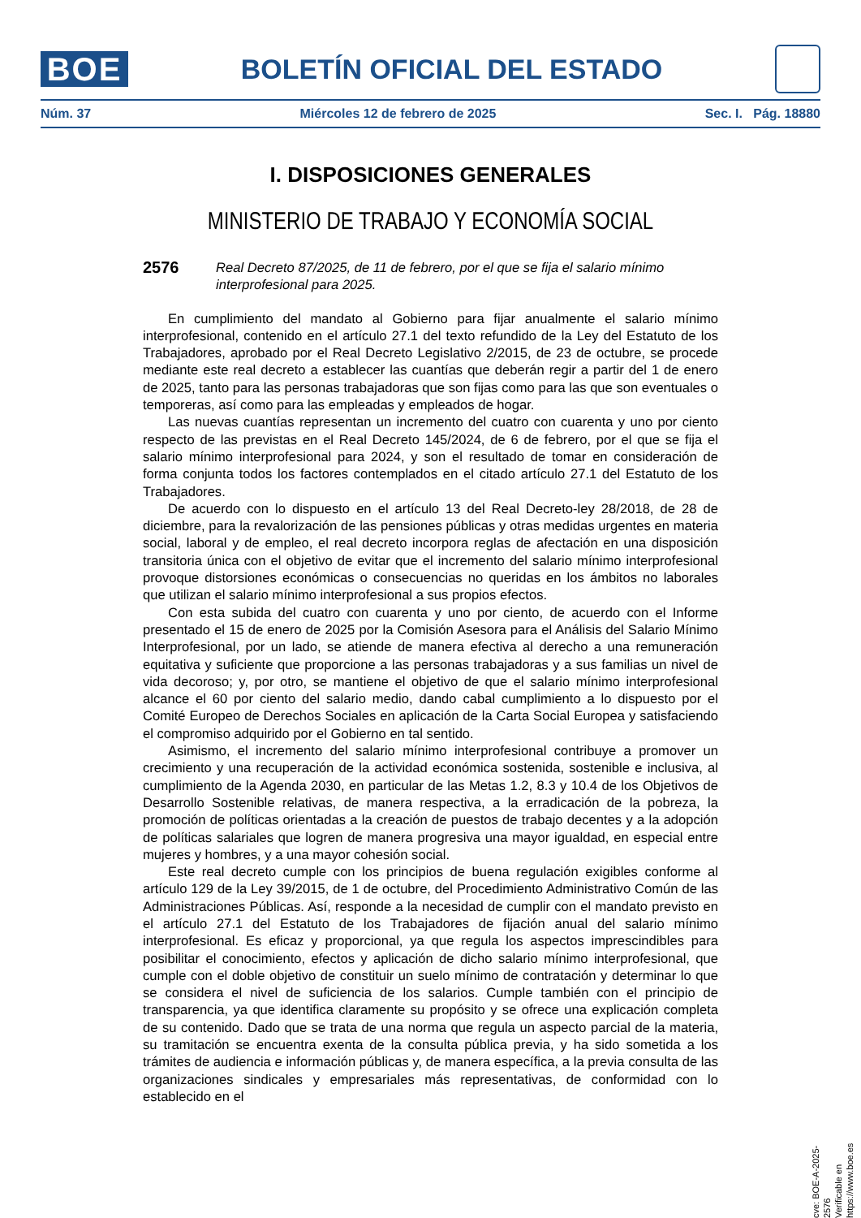BOE
BOLETÍN OFICIAL DEL ESTADO
Núm. 37 Miércoles 12 de febrero de 2025 Sec. I. Pág. 18880
I. DISPOSICIONES GENERALES
MINISTERIO DE TRABAJO Y ECONOMÍA SOCIAL
2576
Real Decreto 87/2025, de 11 de febrero, por el que se fija el salario mínimo interprofesional para 2025.
En cumplimiento del mandato al Gobierno para fijar anualmente el salario mínimo interprofesional, contenido en el artículo 27.1 del texto refundido de la Ley del Estatuto de los Trabajadores, aprobado por el Real Decreto Legislativo 2/2015, de 23 de octubre, se procede mediante este real decreto a establecer las cuantías que deberán regir a partir del 1 de enero de 2025, tanto para las personas trabajadoras que son fijas como para las que son eventuales o temporeras, así como para las empleadas y empleados de hogar.
Las nuevas cuantías representan un incremento del cuatro con cuarenta y uno por ciento respecto de las previstas en el Real Decreto 145/2024, de 6 de febrero, por el que se fija el salario mínimo interprofesional para 2024, y son el resultado de tomar en consideración de forma conjunta todos los factores contemplados en el citado artículo 27.1 del Estatuto de los Trabajadores.
De acuerdo con lo dispuesto en el artículo 13 del Real Decreto-ley 28/2018, de 28 de diciembre, para la revalorización de las pensiones públicas y otras medidas urgentes en materia social, laboral y de empleo, el real decreto incorpora reglas de afectación en una disposición transitoria única con el objetivo de evitar que el incremento del salario mínimo interprofesional provoque distorsiones económicas o consecuencias no queridas en los ámbitos no laborales que utilizan el salario mínimo interprofesional a sus propios efectos.
Con esta subida del cuatro con cuarenta y uno por ciento, de acuerdo con el Informe presentado el 15 de enero de 2025 por la Comisión Asesora para el Análisis del Salario Mínimo Interprofesional, por un lado, se atiende de manera efectiva al derecho a una remuneración equitativa y suficiente que proporcione a las personas trabajadoras y a sus familias un nivel de vida decoroso; y, por otro, se mantiene el objetivo de que el salario mínimo interprofesional alcance el 60 por ciento del salario medio, dando cabal cumplimiento a lo dispuesto por el Comité Europeo de Derechos Sociales en aplicación de la Carta Social Europea y satisfaciendo el compromiso adquirido por el Gobierno en tal sentido.
Asimismo, el incremento del salario mínimo interprofesional contribuye a promover un crecimiento y una recuperación de la actividad económica sostenida, sostenible e inclusiva, al cumplimiento de la Agenda 2030, en particular de las Metas 1.2, 8.3 y 10.4 de los Objetivos de Desarrollo Sostenible relativas, de manera respectiva, a la erradicación de la pobreza, la promoción de políticas orientadas a la creación de puestos de trabajo decentes y a la adopción de políticas salariales que logren de manera progresiva una mayor igualdad, en especial entre mujeres y hombres, y a una mayor cohesión social.
Este real decreto cumple con los principios de buena regulación exigibles conforme al artículo 129 de la Ley 39/2015, de 1 de octubre, del Procedimiento Administrativo Común de las Administraciones Públicas. Así, responde a la necesidad de cumplir con el mandato previsto en el artículo 27.1 del Estatuto de los Trabajadores de fijación anual del salario mínimo interprofesional. Es eficaz y proporcional, ya que regula los aspectos imprescindibles para posibilitar el conocimiento, efectos y aplicación de dicho salario mínimo interprofesional, que cumple con el doble objetivo de constituir un suelo mínimo de contratación y determinar lo que se considera el nivel de suficiencia de los salarios. Cumple también con el principio de transparencia, ya que identifica claramente su propósito y se ofrece una explicación completa de su contenido. Dado que se trata de una norma que regula un aspecto parcial de la materia, su tramitación se encuentra exenta de la consulta pública previa, y ha sido sometida a los trámites de audiencia e información públicas y, de manera específica, a la previa consulta de las organizaciones sindicales y empresariales más representativas, de conformidad con lo establecido en el
cve: BOE-A-2025-2576
Verificable en https://www.boe.es